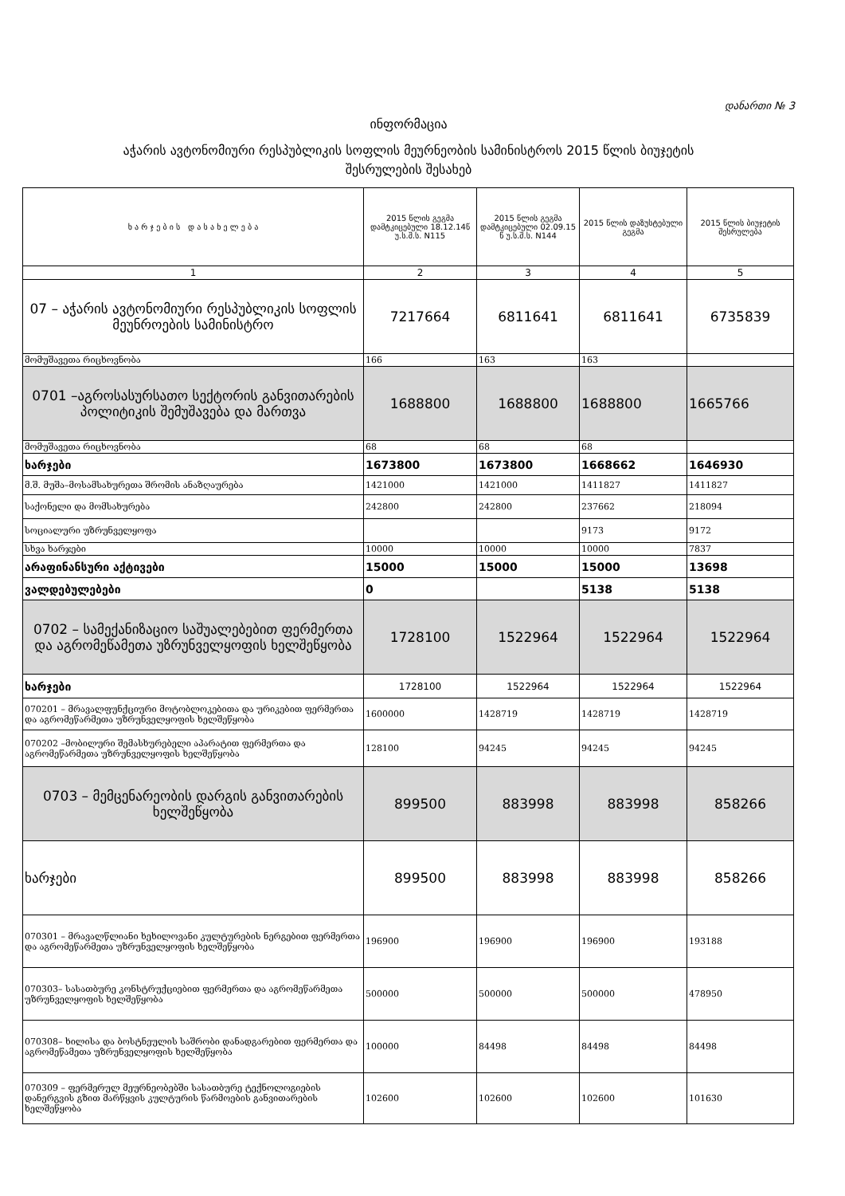დანართი № 3
ინფორმაცია
აჭარის ავტონომიური რესპუბლიკის სოფლის მეურნეობის სამინისტროს 2015 წლის ბიუჯეტის
შესრულების შესახებ
| ხ ა რ ჯ ე ბ ი ს დ ა ს ა ხ ე ლ ე ბ ა | 2015 წლის გეგმა დამტკიცებული 18.12.14წ უ.ს.შ.ს. N115 | 2015 წლის გეგმა დამტკიცებული 02.09.15 წ უ.ს.შ.ს. N144 | 2015 წლის დაზუსტებული გეგმა | 2015 წლის ბიუჯეტის შესრულება |
| --- | --- | --- | --- | --- |
| 1 | 2 | 3 | 4 | 5 |
| 07 – აჭარის ავტონომიური რესპუბლიკის სოფლის მეუნროების სამინისტრო | 7217664 | 6811641 | 6811641 | 6735839 |
| მომუშავეთა რიცხოვნობა | 166 | 163 | 163 | |
| 0701 –აგროსასურსათო სექტორის განვითარების პოლიტიკის შემუშავება და მართვა | 1688800 | 1688800 | 1688800 | 1665766 |
| მომუშავეთა რიცხოვნობა | 68 | 68 | 68 | |
| ხარჯები | 1673800 | 1673800 | 1668662 | 1646930 |
| მ.შ. მუშა–მოსამსახურეთა შრომის ანაზღაურება | 1421000 | 1421000 | 1411827 | 1411827 |
| საქონელი და მომსახურება | 242800 | 242800 | 237662 | 218094 |
| სოციალური უზრუნველყოფა | | | 9173 | 9172 |
| სხვა ხარჯები | 10000 | 10000 | 10000 | 7837 |
| არაფინანსური აქტივები | 15000 | 15000 | 15000 | 13698 |
| ვალდებულებები | 0 | | 5138 | 5138 |
| 0702 – სამექანიზაციო საშუალებებით ფერმერთა და აგრომეწამეთა უზრუნველყოფის ხელშეწყობა | 1728100 | 1522964 | 1522964 | 1522964 |
| ხარჯები | 1728100 | 1522964 | 1522964 | 1522964 |
| 070201 – მრავალფუნქციური მოტობლოკებითა და ურიკებით ფერმერთა და აგრომეწარმეთა უზრუნველყოფის ხელშეწყობა | 1600000 | 1428719 | 1428719 | 1428719 |
| 070202 –მობილური შემასხურებელი აპარატით ფერმერთა და აგრომეწარმეთა უზრუნველყოფის ხელშეწყობა | 128100 | 94245 | 94245 | 94245 |
| 0703 – მემცენარეობის დარგის განვითარების ხელშეწყობა | 899500 | 883998 | 883998 | 858266 |
| ხარჯები | 899500 | 883998 | 883998 | 858266 |
| 070301 – მრავალწლიანი ხეხილოვანი კულტურების ნერგებით ფერმერთა და აგრომეწარმეთა უზრუნველყოფის ხელშეწყობა | 196900 | 196900 | 196900 | 193188 |
| 070303– სასათბურე კონსტრუქციებით ფერმერთა და აგრომეწარმეთა უზრუნველყოფის ხელშეწყობა | 500000 | 500000 | 500000 | 478950 |
| 070308– ხილისა და ბოსტნეულის საშრობი დანადგარებით ფერმერთა და აგრომეწამეთა უზრუნველყოფის ხელშეწყობა | 100000 | 84498 | 84498 | 84498 |
| 070309 – ფერმერულ მეურნეობებში სასათბურე ტექნოლოგიების დანერგვის გზით მარწყვის კულტურის წარმოების განვითარების ხელშეწყობა | 102600 | 102600 | 102600 | 101630 |